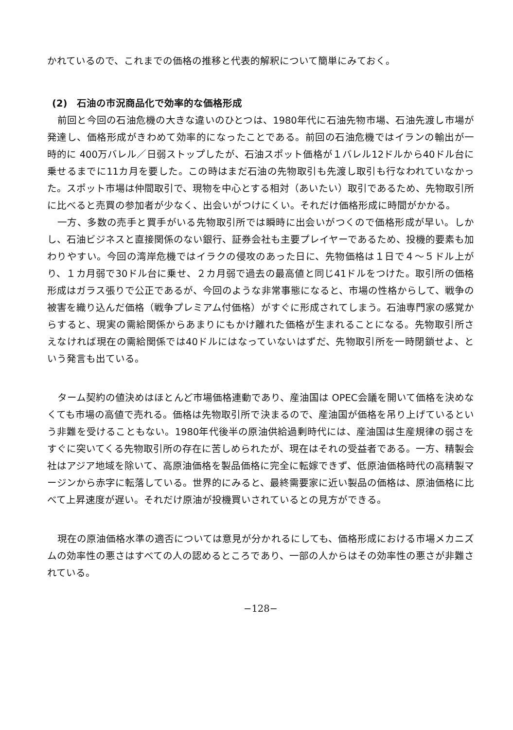かれているので、これまでの価格の推移と代表的解釈について簡単にみておく。
(2)　石油の市況商品化で効率的な価格形成
前回と今回の石油危機の大きな違いのひとつは、1980年代に石油先物市場、石油先渡し市場が発達し、価格形成がきわめて効率的になったことである。前回の石油危機ではイランの輸出が一時的に 400万バレル／日弱ストップしたが、石油スポット価格が１バレル12ドルから40ドル台に乗せるまでに11カ月を要した。この時はまだ石油の先物取引も先渡し取引も行なわれていなかった。スポット市場は仲間取引で、現物を中心とする相対（あいたい）取引であるため、先物取引所に比べると売買の参加者が少なく、出会いがつけにくい。それだけ価格形成に時間がかかる。
一方、多数の売手と買手がいる先物取引所では瞬時に出会いがつくので価格形成が早い。しかし、石油ビジネスと直接関係のない銀行、証券会社も主要プレイヤーであるため、投機的要素も加わりやすい。今回の湾岸危機ではイラクの侵攻のあった日に、先物価格は１日で４～５ドル上がり、１カ月弱で30ドル台に乗せ、２カ月弱で過去の最高値と同じ41ドルをつけた。取引所の価格形成はガラス張りで公正であるが、今回のような非常事態になると、市場の性格からして、戦争の被害を織り込んだ価格（戦争プレミアム付価格）がすぐに形成されてしまう。石油専門家の感覚からすると、現実の需給関係からあまりにもかけ離れた価格が生まれることになる。先物取引所さえなければ現在の需給関係では40ドルにはなっていないはずだ、先物取引所を一時閉鎖せよ、という発言も出ている。
ターム契約の値決めはほとんど市場価格連動であり、産油国は OPEC会議を開いて価格を決めなくても市場の高値で売れる。価格は先物取引所で決まるので、産油国が価格を吊り上げているという非難を受けることもない。1980年代後半の原油供給過剰時代には、産油国は生産規律の弱さをすぐに突いてくる先物取引所の存在に苦しめられたが、現在はそれの受益者である。一方、精製会社はアジア地域を除いて、高原油価格を製品価格に完全に転嫁できず、低原油価格時代の高精製マージンから赤字に転落している。世界的にみると、最終需要家に近い製品の価格は、原油価格に比べて上昇速度が遅い。それだけ原油が投機買いされているとの見方ができる。
現在の原油価格水準の適否については意見が分かれるにしても、価格形成における市場メカニズムの効率性の悪さはすべての人の認めるところであり、一部の人からはその効率性の悪さが非難されている。
−128−